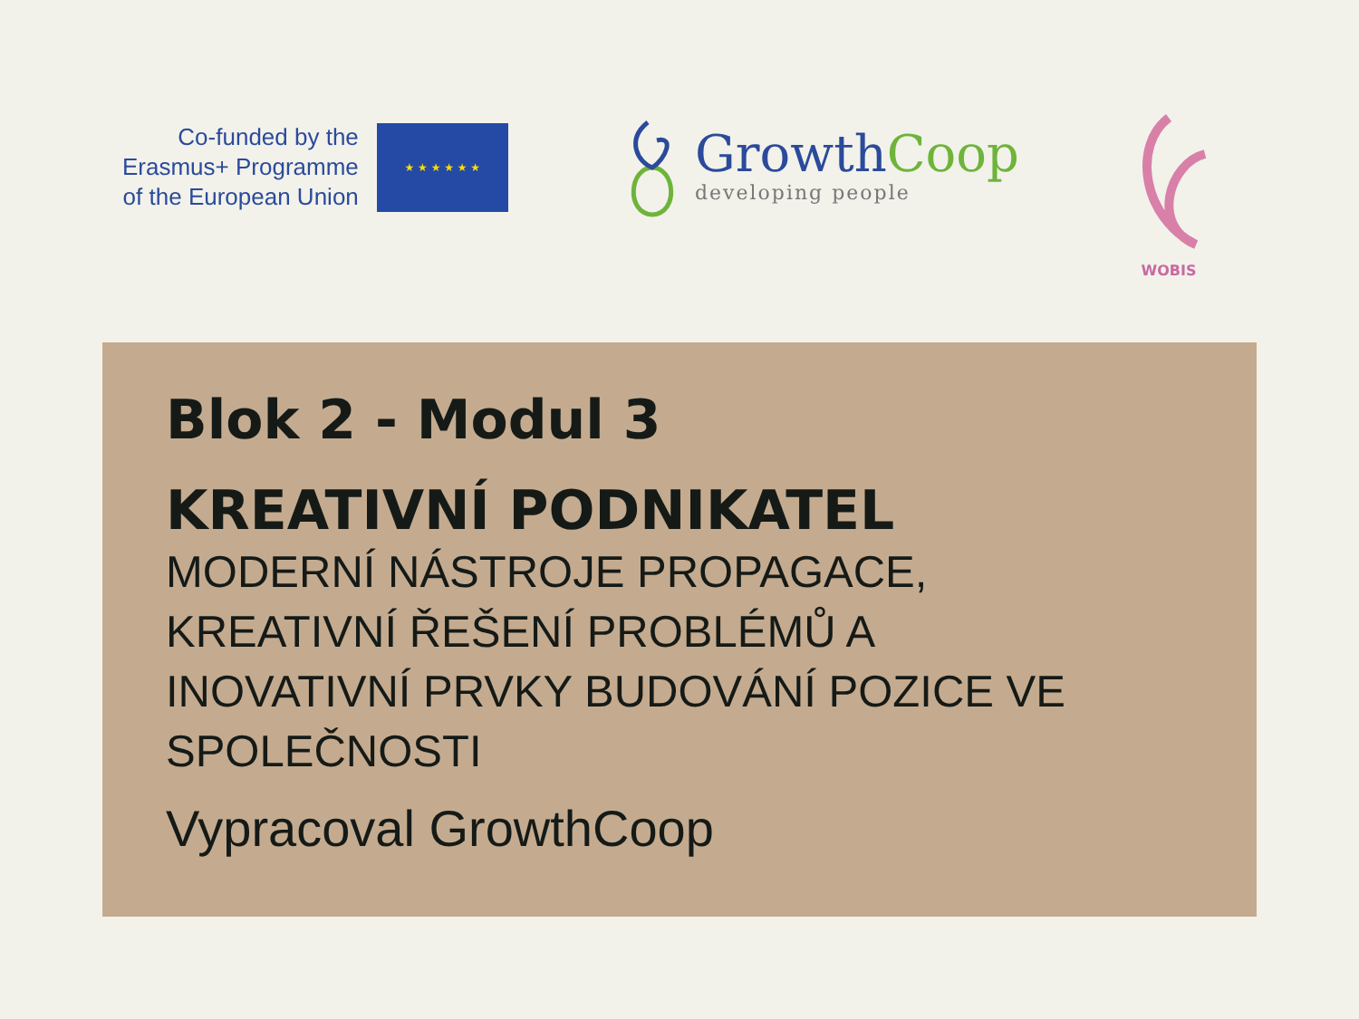Co-funded by the
Erasmus+ Programme
of the European Union
★ ★ ★ ★ ★ ★
GrowthCoop
developing people
WOBIS
Blok 2 - Modul 3
KREATIVNÍ PODNIKATEL
MODERNÍ NÁSTROJE PROPAGACE,
KREATIVNÍ ŘEŠENÍ PROBLÉMŮ A
INOVATIVNÍ PRVKY BUDOVÁNÍ POZICE VE
SPOLEČNOSTI
Vypracoval GrowthCoop